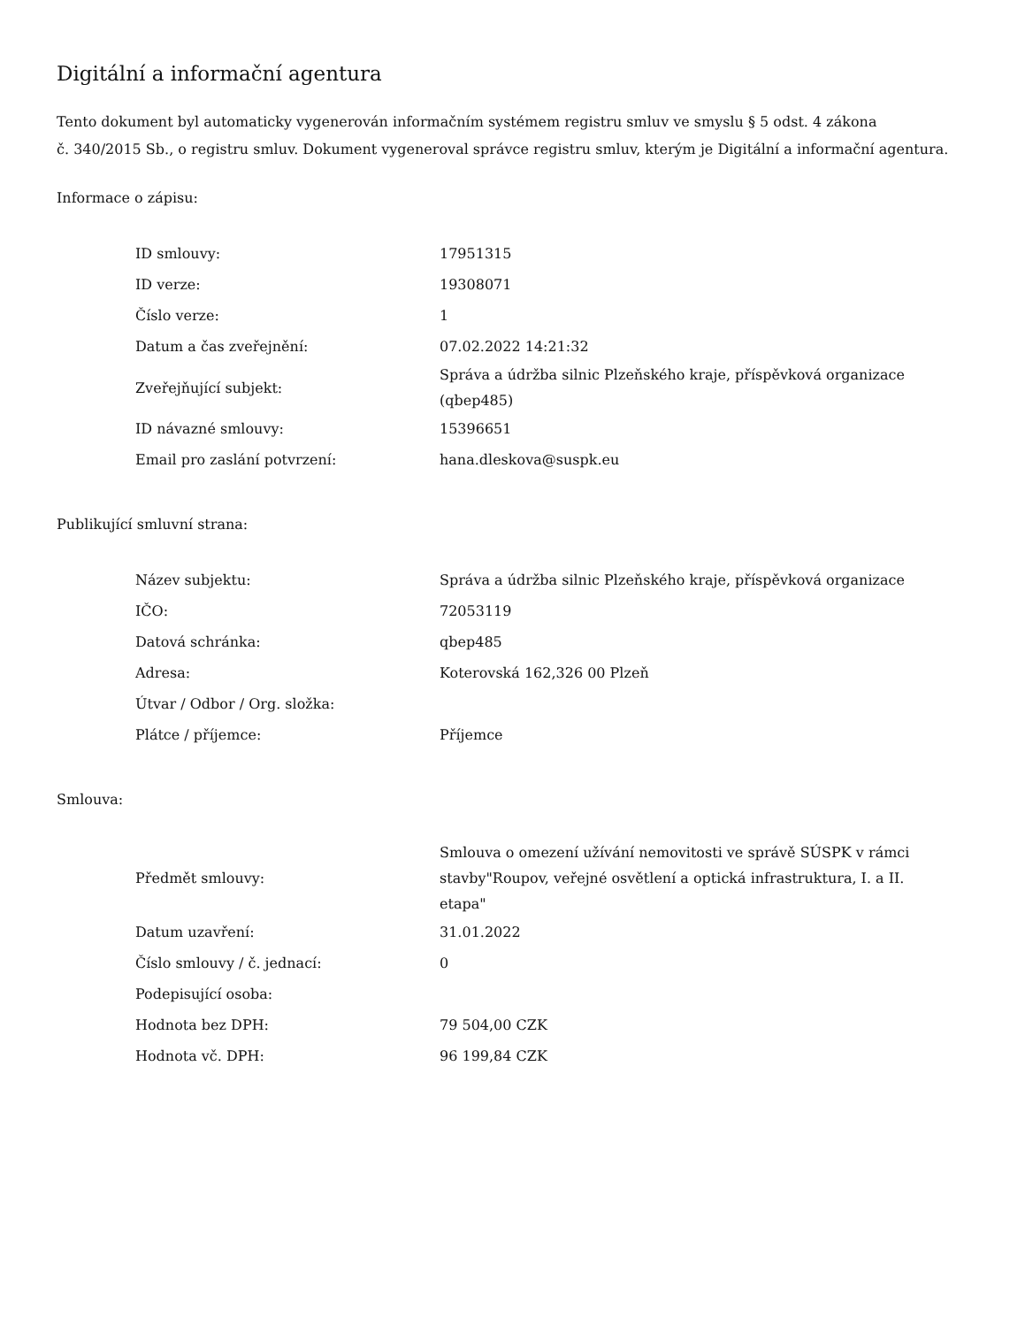Digitální a informační agentura
Tento dokument byl automaticky vygenerován informačním systémem registru smluv ve smyslu § 5 odst. 4 zákona
č. 340/2015 Sb., o registru smluv. Dokument vygeneroval správce registru smluv, kterým je Digitální a informační agentura.
Informace o zápisu:
| ID smlouvy: | 17951315 |
| ID verze: | 19308071 |
| Číslo verze: | 1 |
| Datum a čas zveřejnění: | 07.02.2022 14:21:32 |
| Zveřejňující subjekt: | Správa a údržba silnic Plzeňského kraje, příspěvková organizace (qbep485) |
| ID návazné smlouvy: | 15396651 |
| Email pro zaslání potvrzení: | hana.dleskova@suspk.eu |
Publikující smluvní strana:
| Název subjektu: | Správa a údržba silnic Plzeňského kraje, příspěvková organizace |
| IČO: | 72053119 |
| Datová schránka: | qbep485 |
| Adresa: | Koterovská 162,326 00 Plzeň |
| Útvar / Odbor / Org. složka: | |
| Plátce / příjemce: | Příjemce |
Smlouva:
| Předmět smlouvy: | Smlouva o omezení užívání nemovitosti ve správě SÚSPK v rámci stavby"Roupov, veřejné osvětlení a optická infrastruktura, I. a II. etapa" |
| Datum uzavření: | 31.01.2022 |
| Číslo smlouvy / č. jednací: | 0 |
| Podepisující osoba: | |
| Hodnota bez DPH: | 79 504,00 CZK |
| Hodnota vč. DPH: | 96 199,84 CZK |